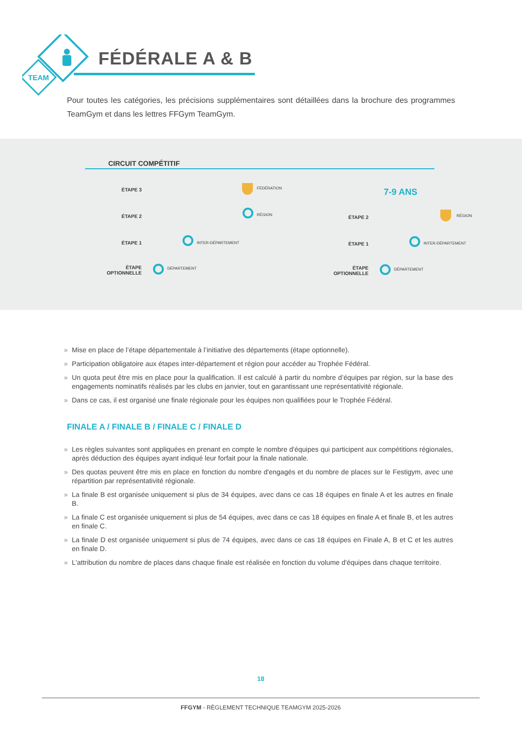TEAM
FÉDÉRALE A & B
Pour toutes les catégories, les précisions supplémentaires sont détaillées dans la brochure des programmes TeamGym et dans les lettres FFGym TeamGym.
CIRCUIT COMPÉTITIF
ÉTAPE 3
ÉTAPE 2
ÉTAPE 1
ÉTAPE
OPTIONNELLE
FÉDÉRATION
RÉGION
INTER-DÉPARTEMENT
DÉPARTEMENT
7-9 ANS
ÉTAPE 2
ÉTAPE 1
ÉTAPE
OPTIONNELLE
RÉGION
INTER-DÉPARTEMENT
DÉPARTEMENT
» Mise en place de l’étape départementale à l’initiative des départements (étape optionnelle).
» Participation obligatoire aux étapes inter-département et région pour accéder au Trophée Fédéral.
» Un quota peut être mis en place pour la qualification. Il est calculé à partir du nombre d’équipes par région, sur la base des engagements nominatifs réalisés par les clubs en janvier, tout en garantissant une représentativité régionale.
» Dans ce cas, il est organisé une finale régionale pour les équipes non qualifiées pour le Trophée Fédéral.
FINALE A / FINALE B / FINALE C / FINALE D
» Les règles suivantes sont appliquées en prenant en compte le nombre d'équipes qui participent aux compétitions régionales, après déduction des équipes ayant indiqué leur forfait pour la finale nationale.
» Des quotas peuvent être mis en place en fonction du nombre d'engagés et du nombre de places sur le Festigym, avec une répartition par représentativité régionale.
» La finale B est organisée uniquement si plus de 34 équipes, avec dans ce cas 18 équipes en finale A et les autres en finale B.
» La finale C est organisée uniquement si plus de 54 équipes, avec dans ce cas 18 équipes en finale A et finale B, et les autres en finale C.
» La finale D est organisée uniquement si plus de 74 équipes, avec dans ce cas 18 équipes en Finale A, B et C et les autres en finale D.
» L'attribution du nombre de places dans chaque finale est réalisée en fonction du volume d'équipes dans chaque territoire.
18
FFGYM - RÈGLEMENT TECHNIQUE TEAMGYM 2025-2026